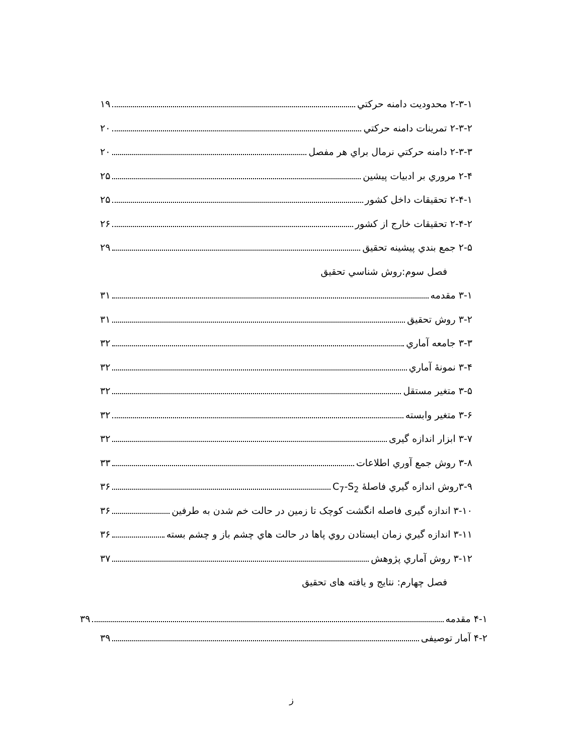۲-۳-۱ محدوديت دامنه حرکتي ۱۹
۲-۳-۲ تمرينات دامنه حرکتي ۲۰
۲-۳-۳ دامنه حرکتي نرمال براي هر مفصل ۲۰
۲-۴ مروري بر ادبيات پيشين ۲۵
۲-۴-۱ تحقيقات داخل کشور ۲۵
۲-۴-۲ تحقيقات خارج از کشور ۲۶
۲-۵ جمع بندي پيشينه تحقيق ۲۹
فصل سوم:روش شناسي تحقيق
۳-۱ مقدمه ۳۱
۳-۲ روش تحقيق ۳۱
۳-۳ جامعه آماري ۳۲
۳-۴ نمونهٔ آماري ۳۲
۳-۵ متغير مستقل ۳۲
۳-۶ متغير وابسته ۳۲
۳-۷ ابزار اندازه گيری ۳۲
۳-۸ روش جمع آوري اطلاعات ۳۳
۳-۹روش اندازه گيري فاصلهٔ C<sub>7</sub>-S<sub>2</sub> ۳۶
۳-۱۰ اندازه گيری فاصله انگشت کوچک تا زمين در حالت خم شدن به طرفين ۳۶
۳-۱۱ اندازه گيري زمان ايستادن روي پاها در حالت هاي چشم باز و چشم بسته ۳۶
۳-۱۲ روش آماري پژوهش ۳۷
فصل چهارم: نتايج و يافته های تحقيق
۴-۱ مقدمه ۳۹
۴-۲ آمار توصيفی ۳۹
ز